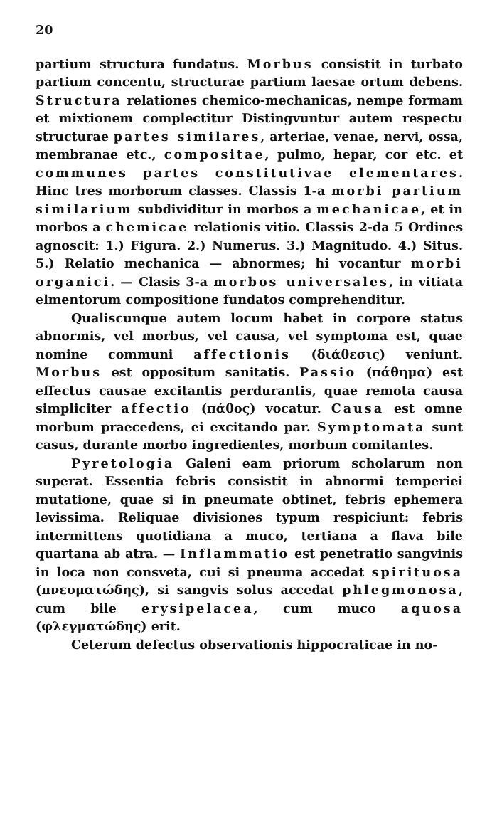20
partium structura fundatus. Morbus consistit in turbato partium concentu, structurae partium laesae ortum debens. Structura relationes chemico-mechanicas, nempe formam et mixtionem complectitur Distingvuntur autem respectu structurae partes similares, arteriae, venae, nervi, ossa, membranae etc., compositae, pulmo, hepar, cor etc. et communes partes constitutivae elementares. Hinc tres morborum classes. Classis 1-a morbi partium similarium subdividitur in morbos a mechanicae, et in morbos a chemicae relationis vitio. Classis 2-da 5 Ordines agnoscit: 1.) Figura. 2.) Numerus. 3.) Magnitudo. 4.) Situs. 5.) Relatio mechanica — abnormes; hi vocantur morbi organici. — Clasis 3-a morbos universales, in vitiata elmentorum compositione fundatos comprehenditur.
Qualiscunque autem locum habet in corpore status abnormis, vel morbus, vel causa, vel symptoma est, quae nomine communi affectionis (διάθεσις) veniunt. Morbus est oppositum sanitatis. Passio (πάθημα) est effectus causae excitantis perdurantis, quae remota causa simpliciter affectio (πάθος) vocatur. Causa est omne morbum praecedens, ei excitando par. Symptomata sunt casus, durante morbo ingredientes, morbum comitantes.
Pyretologia Galeni eam priorum scholarum non superat. Essentia febris consistit in abnormi temperiei mutatione, quae si in pneumate obtinet, febris ephemera levissima. Reliquae divisiones typum respiciunt: febris intermittens quotidiana a muco, tertiana a flava bile quartana ab atra. — Inflammatio est penetratio sangvinis in loca non consveta, cui si pneuma accedat spirituosa (πνευματώδης), si sangvis solus accedat phlegmonosa, cum bile erysipelacea, cum muco aquosa (φλεγματώδης) erit.
Ceterum defectus observationis hippocraticae in no-